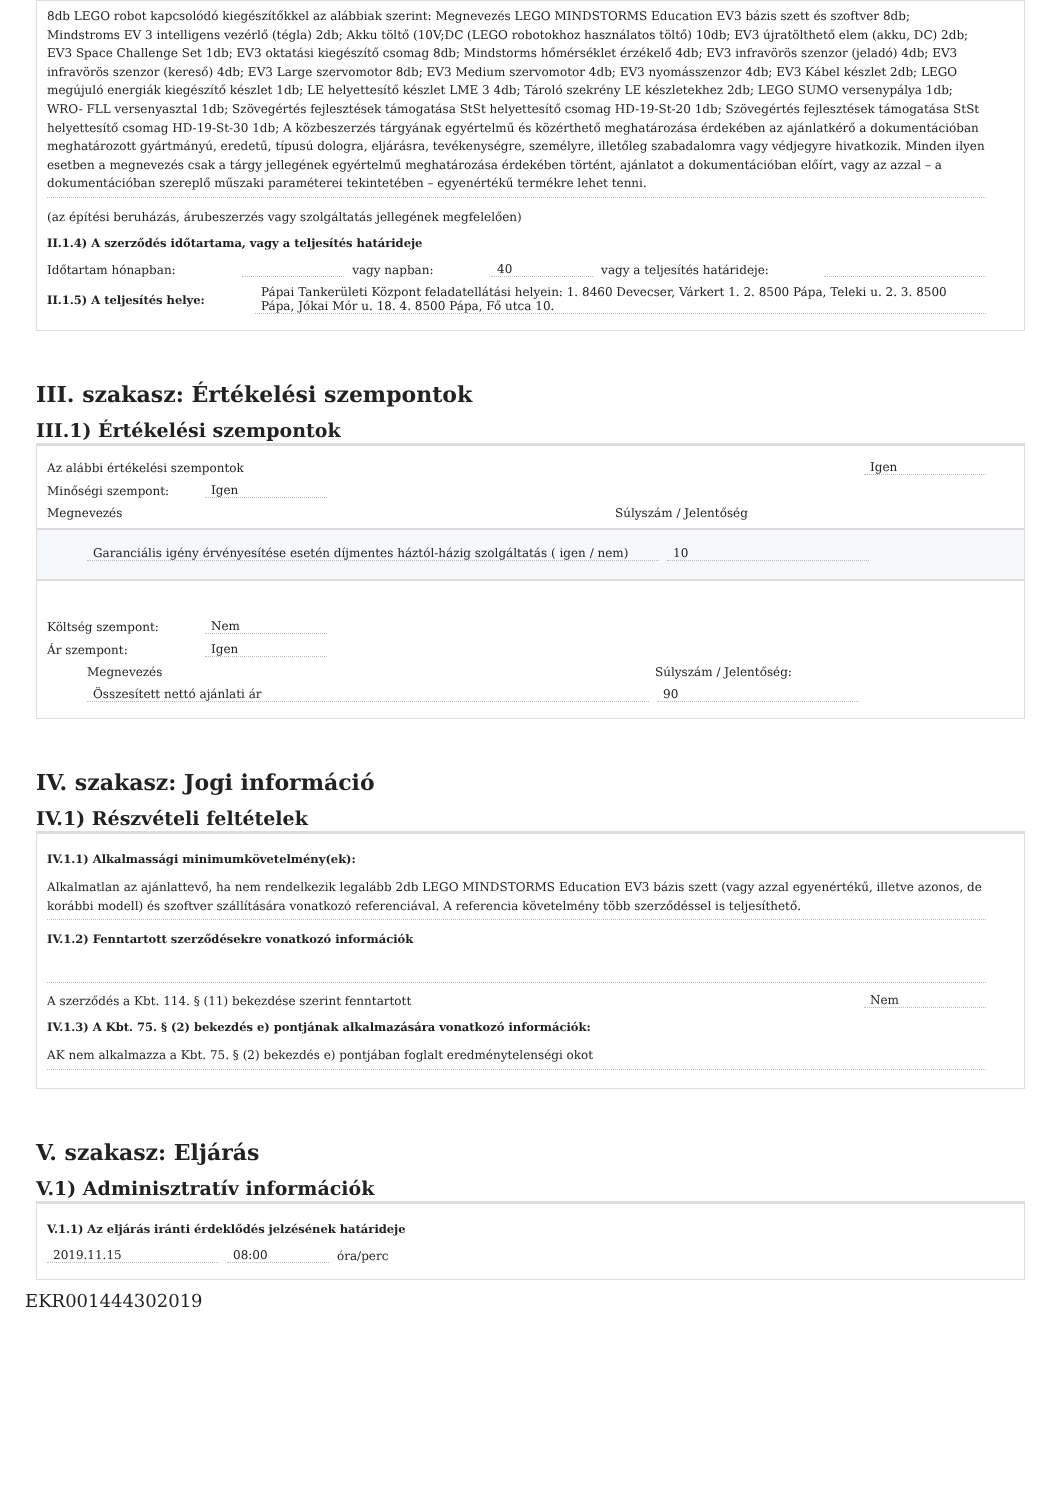8db LEGO robot kapcsolódó kiegészítőkkel az alábbiak szerint: Megnevezés LEGO MINDSTORMS Education EV3 bázis szett és szoftver 8db; Mindstroms EV 3 intelligens vezérlő (tégla) 2db; Akku töltő (10V;DC (LEGO robotokhoz használatos töltő) 10db; EV3 újratölthető elem (akku, DC) 2db; EV3 Space Challenge Set 1db; EV3 oktatási kiegészítő csomag 8db; Mindstorms hőmérséklet érzékelő 4db; EV3 infravörös szenzor (jeladó) 4db; EV3 infravörös szenzor (kereső) 4db; EV3 Large szervomotor 8db; EV3 Medium szervomotor 4db; EV3 nyomásszenzor 4db; EV3 Kábel készlet 2db; LEGO megújuló energiák kiegészítő készlet 1db; LE helyettesítő készlet LME 3 4db; Tároló szekrény LE készletekhez 2db; LEGO SUMO versenypálya 1db; WRO- FLL versenyasztal 1db; Szövegértés fejlesztések támogatása StSt helyettesítő csomag HD-19-St-20 1db; Szövegértés fejlesztések támogatása StSt helyettesítő csomag HD-19-St-30 1db; A közbeszerzés tárgyának egyértelmű és közérthető meghatározása érdekében az ajánlatkérő a dokumentációban meghatározott gyártmányú, eredetű, típusú dologra, eljárásra, tevékenységre, személyre, illetőleg szabadalomra vagy védjegyre hivatkozik. Minden ilyen esetben a megnevezés csak a tárgy jellegének egyértelmű meghatározása érdekében történt, ajánlatot a dokumentációban előírt, vagy az azzal – a dokumentációban szereplő műszaki paraméterei tekintetében – egyenértékű termékre lehet tenni.
(az építési beruházás, árubeszerzés vagy szolgáltatás jellegének megfelelően)
II.1.4) A szerződés időtartama, vagy a teljesítés határideje
Időtartam hónapban: vagy napban: 40 vagy a teljesítés határideje:
II.1.5) A teljesítés helye: Pápai Tankerületi Központ feladatellátási helyein: 1. 8460 Devecser, Várkert 1. 2. 8500 Pápa, Teleki u. 2. 3. 8500 Pápa, Jókai Mór u. 18. 4. 8500 Pápa, Fő utca 10.
III. szakasz: Értékelési szempontok
III.1) Értékelési szempontok
Az alábbi értékelési szempontok Igen
Minőségi szempont: Igen
Megnevezés Súlyszám / Jelentőség
Garanciális igény érvényesítése esetén díjmentes háztól-házig szolgáltatás ( igen / nem) 10
Költség szempont: Nem
Ár szempont: Igen
Megnevezés Súlyszám / Jelentőség:
Összesített nettó ajánlati ár 90
IV. szakasz: Jogi információ
IV.1) Részvételi feltételek
IV.1.1) Alkalmassági minimumkövetelmény(ek):
Alkalmatlan az ajánlattevő, ha nem rendelkezik legalább 2db LEGO MINDSTORMS Education EV3 bázis szett (vagy azzal egyenértékű, illetve azonos, de korábbi modell) és szoftver szállítására vonatkozó referenciával. A referencia követelmény több szerződéssel is teljesíthető.
IV.1.2) Fenntartott szerződésekre vonatkozó információk
A szerződés a Kbt. 114. § (11) bekezdése szerint fenntartott Nem
IV.1.3) A Kbt. 75. § (2) bekezdés e) pontjának alkalmazására vonatkozó információk:
AK nem alkalmazza a Kbt. 75. § (2) bekezdés e) pontjában foglalt eredménytelenségi okot
V. szakasz: Eljárás
V.1) Adminisztratív információk
V.1.1) Az eljárás iránti érdeklődés jelzésének határideje
2019.11.15 08:00 óra/perc
EKR001444302019